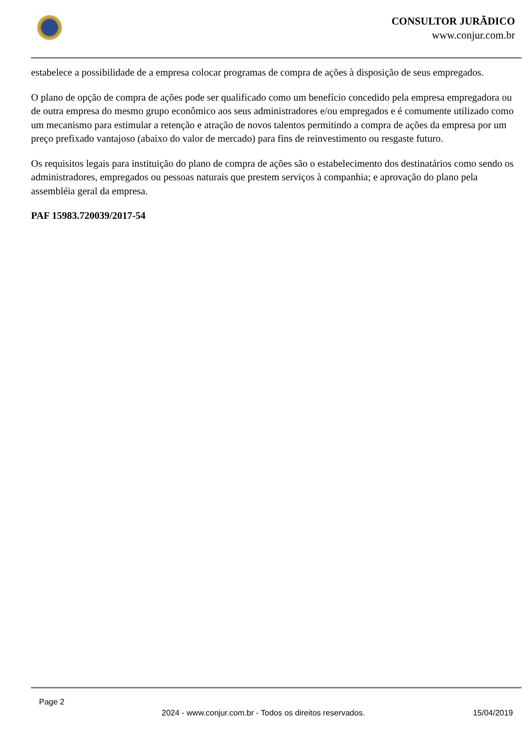CONSULTOR JURÃDICO
www.conjur.com.br
estabelece a possibilidade de a empresa colocar programas de compra de ações à disposição de seus empregados.
O plano de opção de compra de ações pode ser qualificado como um benefício concedido pela empresa empregadora ou de outra empresa do mesmo grupo econômico aos seus administradores e/ou empregados e é comumente utilizado como um mecanismo para estimular a retenção e atração de novos talentos permitindo a compra de ações da empresa por um preço prefixado vantajoso (abaixo do valor de mercado) para fins de reinvestimento ou resgaste futuro.
Os requisitos legais para instituição do plano de compra de ações são o estabelecimento dos destinatários como sendo os administradores, empregados ou pessoas naturais que prestem serviços à companhia; e aprovação do plano pela assembléia geral da empresa.
PAF 15983.720039/2017-54
Page 2
2024 - www.conjur.com.br - Todos os direitos reservados. 15/04/2019